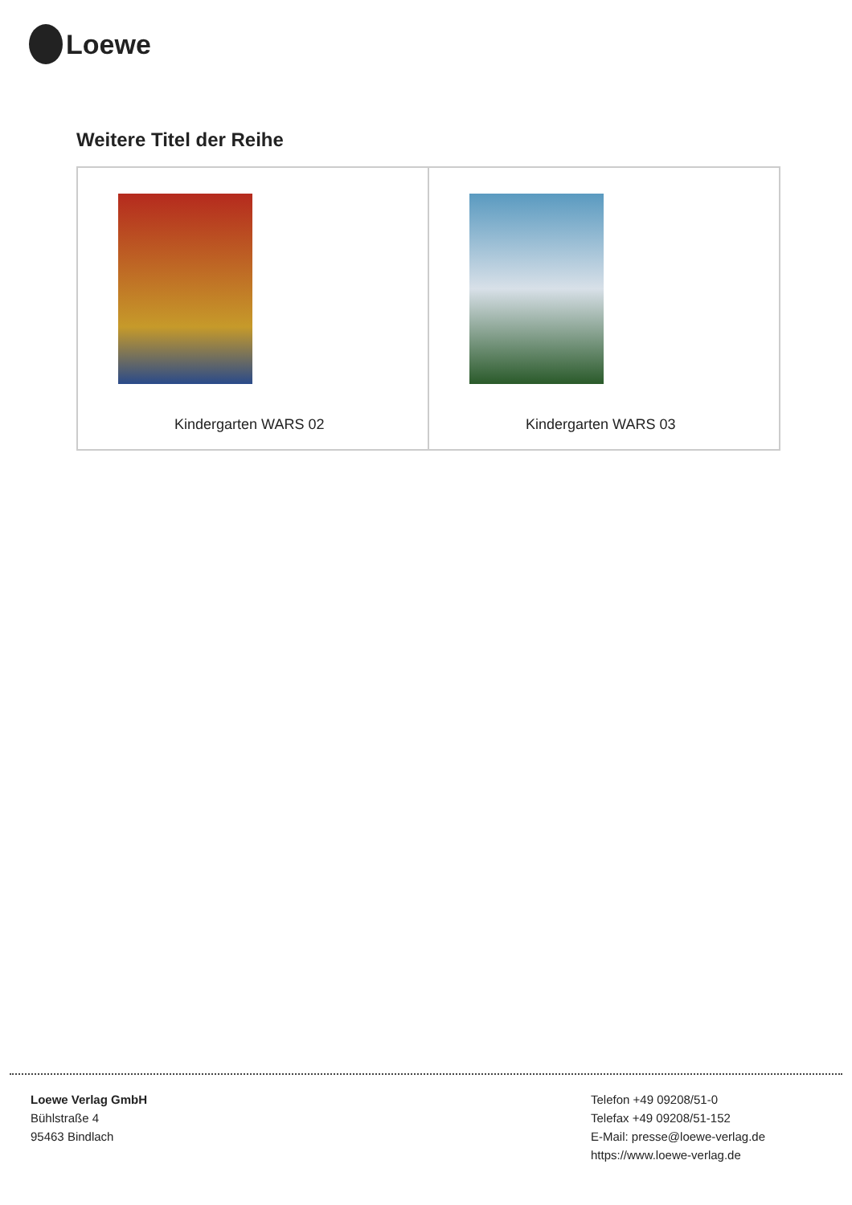Loewe
Weitere Titel der Reihe
| Kindergarten WARS 02 | Kindergarten WARS 03 |
Loewe Verlag GmbH
Bühlstraße 4
95463 Bindlach
Telefon +49 09208/51-0
Telefax +49 09208/51-152
E-Mail: presse@loewe-verlag.de
https://www.loewe-verlag.de